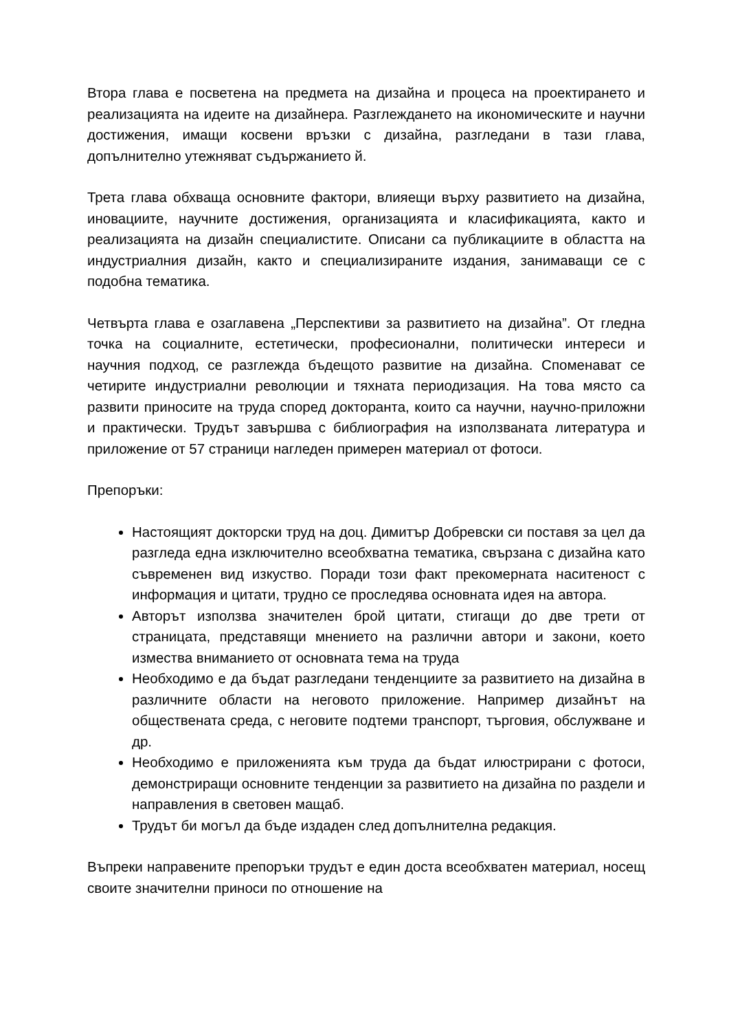Втора глава е посветена на предмета на дизайна и процеса на проектирането и реализацията на идеите на дизайнера. Разглеждането на икономическите и научни достижения, имащи косвени връзки с дизайна, разгледани в тази глава, допълнително утежняват съдържанието й.
Трета глава обхваща основните фактори, влияещи върху развитието на дизайна, иновациите, научните достижения, организацията и класификацията, както и реализацията на дизайн специалистите. Описани са публикациите в областта на индустриалния дизайн, както и специализираните издания, занимаващи се с подобна тематика.
Четвърта глава е озаглавена „Перспективи за развитието на дизайна”. От гледна точка на социалните, естетически, професионални, политически интереси и научния подход, се разглежда бъдещото развитие на дизайна. Споменават се четирите индустриални революции и тяхната периодизация. На това място са развити приносите на труда според докторанта, които са научни, научно-приложни и практически. Трудът завършва с библиография на използваната литература и приложение от 57 страници нагледен примерен материал от фотоси.
Препоръки:
Настоящият докторски труд на доц. Димитър Добревски си поставя за цел да разгледа една изключително всеобхватна тематика, свързана с дизайна като съвременен вид изкуство. Поради този факт прекомерната наситеност с информация и цитати, трудно се проследява основната идея на автора.
Авторът използва значителен брой цитати, стигащи до две трети от страницата, представящи мнението на различни автори и закони, което измества вниманието от основната тема на труда
Необходимо е да бъдат разгледани тенденциите за развитието на дизайна в различните области на неговото приложение. Например дизайнът на обществената среда, с неговите подтеми транспорт, търговия, обслужване и др.
Необходимо е приложенията към труда да бъдат илюстрирани с фотоси, демонстриращи основните тенденции за развитието на дизайна по раздели и направления в световен мащаб.
Трудът би могъл да бъде издаден след допълнителна редакция.
Въпреки направените препоръки трудът е един доста всеобхватен материал, носещ своите значителни приноси по отношение на